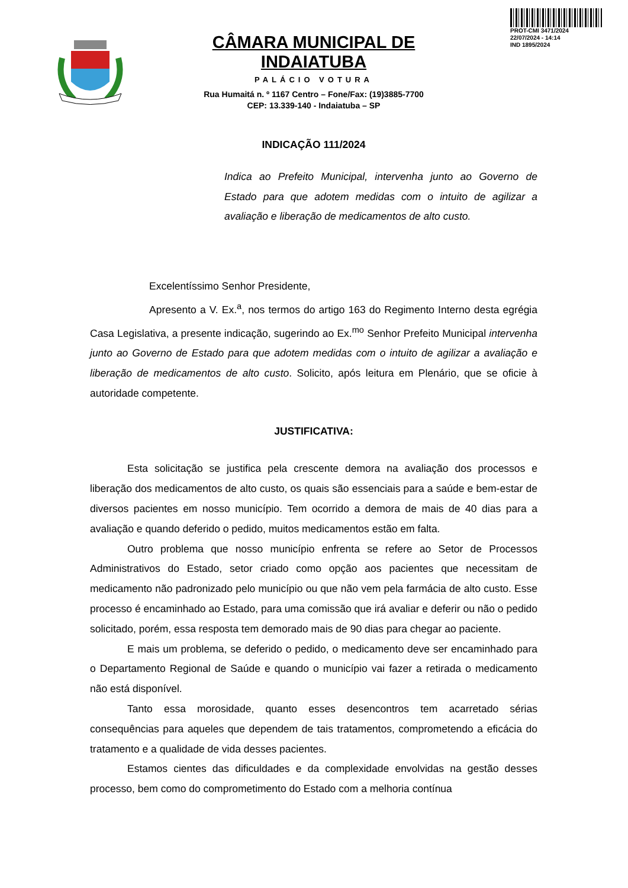PROT-CMI 3471/2024
22/07/2024 - 14:14
IND 1895/2024
CÂMARA MUNICIPAL DE INDAIATUBA
PALÁCIO VOTURA
Rua Humaitá n. º 1167 Centro – Fone/Fax: (19)3885-7700
CEP: 13.339-140 - Indaiatuba – SP
INDICAÇÃO 111/2024
Indica ao Prefeito Municipal, intervenha junto ao Governo de Estado para que adotem medidas com o intuito de agilizar a avaliação e liberação de medicamentos de alto custo.
Excelentíssimo Senhor Presidente,
Apresento a V. Ex.<sup>a</sup>, nos termos do artigo 163 do Regimento Interno desta egrégia Casa Legislativa, a presente indicação, sugerindo ao Ex.<sup>mo</sup> Senhor Prefeito Municipal intervenha junto ao Governo de Estado para que adotem medidas com o intuito de agilizar a avaliação e liberação de medicamentos de alto custo. Solicito, após leitura em Plenário, que se oficie à autoridade competente.
JUSTIFICATIVA:
Esta solicitação se justifica pela crescente demora na avaliação dos processos e liberação dos medicamentos de alto custo, os quais são essenciais para a saúde e bem-estar de diversos pacientes em nosso município. Tem ocorrido a demora de mais de 40 dias para a avaliação e quando deferido o pedido, muitos medicamentos estão em falta.
Outro problema que nosso município enfrenta se refere ao Setor de Processos Administrativos do Estado, setor criado como opção aos pacientes que necessitam de medicamento não padronizado pelo município ou que não vem pela farmácia de alto custo. Esse processo é encaminhado ao Estado, para uma comissão que irá avaliar e deferir ou não o pedido solicitado, porém, essa resposta tem demorado mais de 90 dias para chegar ao paciente.
E mais um problema, se deferido o pedido, o medicamento deve ser encaminhado para o Departamento Regional de Saúde e quando o município vai fazer a retirada o medicamento não está disponível.
Tanto essa morosidade, quanto esses desencontros tem acarretado sérias consequências para aqueles que dependem de tais tratamentos, comprometendo a eficácia do tratamento e a qualidade de vida desses pacientes.
Estamos cientes das dificuldades e da complexidade envolvidas na gestão desses processo, bem como do comprometimento do Estado com a melhoria contínua